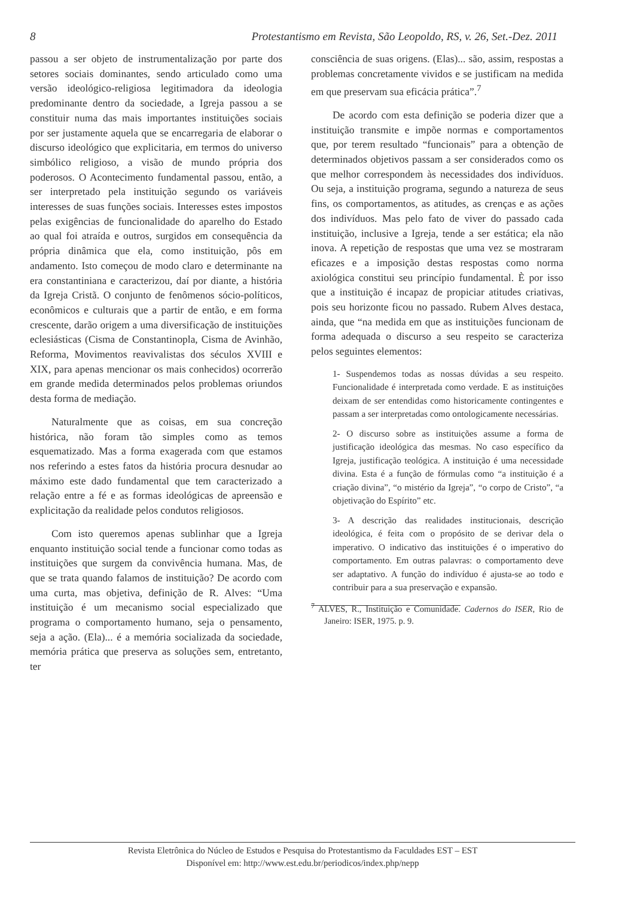8 Protestantismo em Revista, São Leopoldo, RS, v. 26, Set.-Dez. 2011
passou a ser objeto de instrumentalização por parte dos setores sociais dominantes, sendo articulado como uma versão ideológico-religiosa legitimadora da ideologia predominante dentro da sociedade, a Igreja passou a se constituir numa das mais importantes instituições sociais por ser justamente aquela que se encarregaria de elaborar o discurso ideológico que explicitaria, em termos do universo simbólico religioso, a visão de mundo própria dos poderosos. O Acontecimento fundamental passou, então, a ser interpretado pela instituição segundo os variáveis interesses de suas funções sociais. Interesses estes impostos pelas exigências de funcionalidade do aparelho do Estado ao qual foi atraída e outros, surgidos em consequência da própria dinâmica que ela, como instituição, pôs em andamento. Isto começou de modo claro e determinante na era constantiniana e caracterizou, daí por diante, a história da Igreja Cristã. O conjunto de fenômenos sócio-políticos, econômicos e culturais que a partir de então, e em forma crescente, darão origem a uma diversificação de instituições eclesiásticas (Cisma de Constantinopla, Cisma de Avinhão, Reforma, Movimentos reavivalistas dos séculos XVIII e XIX, para apenas mencionar os mais conhecidos) ocorrerão em grande medida determinados pelos problemas oriundos desta forma de mediação.
Naturalmente que as coisas, em sua concreção histórica, não foram tão simples como as temos esquematizado. Mas a forma exagerada com que estamos nos referindo a estes fatos da história procura desnudar ao máximo este dado fundamental que tem caracterizado a relação entre a fé e as formas ideológicas de apreensão e explicitação da realidade pelos condutos religiosos.
Com isto queremos apenas sublinhar que a Igreja enquanto instituição social tende a funcionar como todas as instituições que surgem da convivência humana. Mas, de que se trata quando falamos de instituição? De acordo com uma curta, mas objetiva, definição de R. Alves: “Uma instituição é um mecanismo social especializado que programa o comportamento humano, seja o pensamento, seja a ação. (Ela)... é a memória socializada da sociedade, memória prática que preserva as soluções sem, entretanto, ter
consciência de suas origens. (Elas)... são, assim, respostas a problemas concretamente vividos e se justificam na medida em que preservam sua eficácia prática”.<sup>7</sup>
De acordo com esta definição se poderia dizer que a instituição transmite e impõe normas e comportamentos que, por terem resultado “funcionais” para a obtenção de determinados objetivos passam a ser considerados como os que melhor correspondem às necessidades dos indivíduos. Ou seja, a instituição programa, segundo a natureza de seus fins, os comportamentos, as atitudes, as crenças e as ações dos indivíduos. Mas pelo fato de viver do passado cada instituição, inclusive a Igreja, tende a ser estática; ela não inova. A repetição de respostas que uma vez se mostraram eficazes e a imposição destas respostas como norma axiológica constitui seu princípio fundamental. È por isso que a instituição é incapaz de propiciar atitudes criativas, pois seu horizonte ficou no passado. Rubem Alves destaca, ainda, que “na medida em que as instituições funcionam de forma adequada o discurso a seu respeito se caracteriza pelos seguintes elementos:
1- Suspendemos todas as nossas dúvidas a seu respeito. Funcionalidade é interpretada como verdade. E as instituições deixam de ser entendidas como historicamente contingentes e passam a ser interpretadas como ontologicamente necessárias.
2- O discurso sobre as instituições assume a forma de justificação ideológica das mesmas. No caso específico da Igreja, justificação teológica. A instituição é uma necessidade divina. Esta é a função de fórmulas como “a instituição é a criação divina”, “o mistério da Igreja”, “o corpo de Cristo”, “a objetivação do Espírito” etc.
3- A descrição das realidades institucionais, descrição ideológica, é feita com o propósito de se derivar dela o imperativo. O indicativo das instituições é o imperativo do comportamento. Em outras palavras: o comportamento deve ser adaptativo. A função do indivíduo é ajusta-se ao todo e contribuir para a sua preservação e expansão.
<sup>7</sup> ALVES, R., Instituição e Comunidade. Cadernos do ISER, Rio de Janeiro: ISER, 1975. p. 9.
Revista Eletrônica do Núcleo de Estudos e Pesquisa do Protestantismo da Faculdades EST – EST
Disponível em: http://www.est.edu.br/periodicos/index.php/nepp